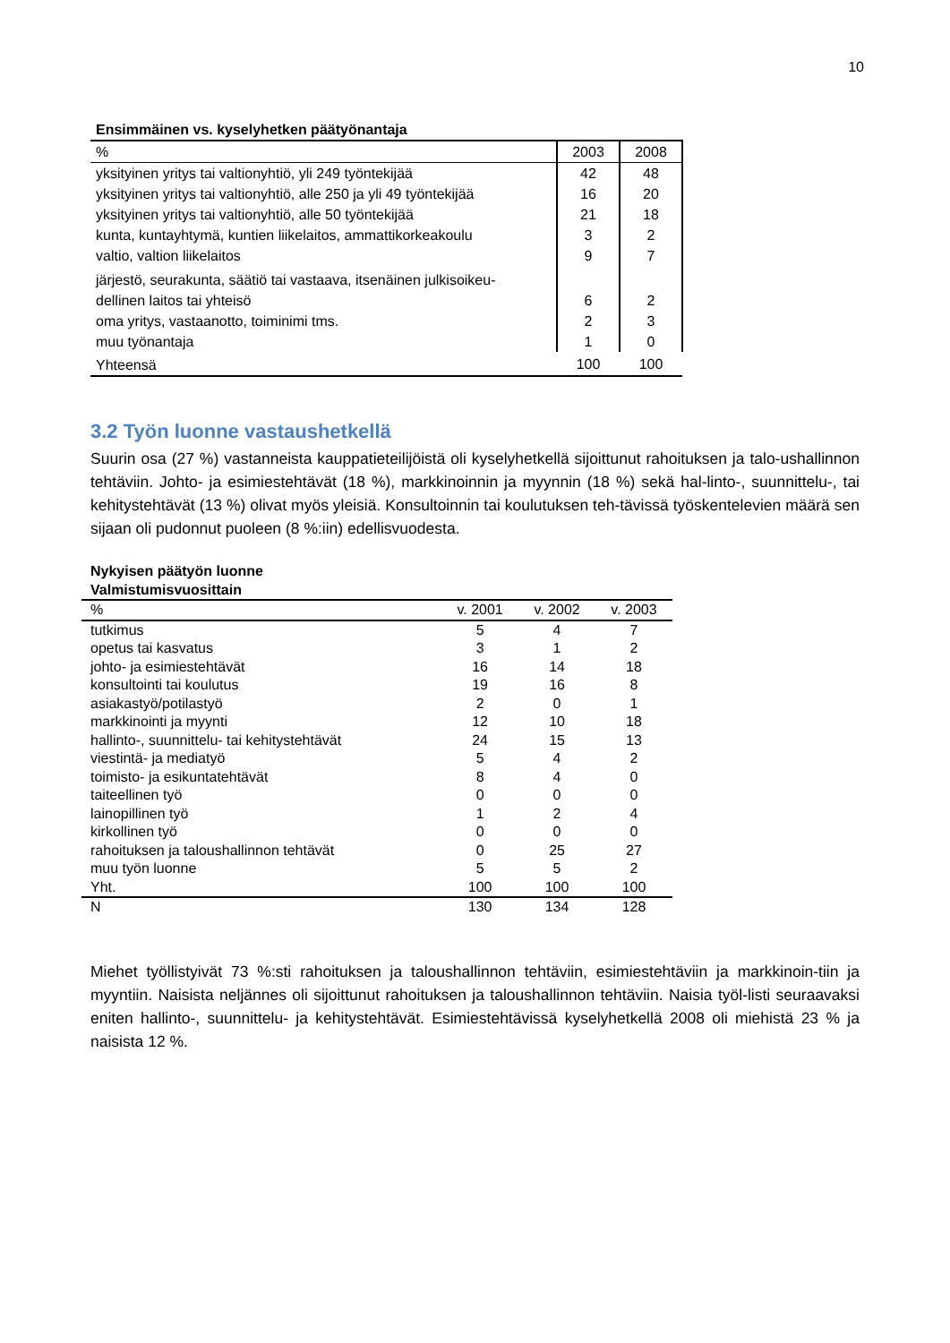10
Ensimmäinen vs. kyselyhetken päätyönantaja
| % | 2003 | 2008 |
| --- | --- | --- |
| yksityinen yritys tai valtionyhtiö, yli 249 työntekijää | 42 | 48 |
| yksityinen yritys tai valtionyhtiö, alle 250 ja yli 49 työntekijää | 16 | 20 |
| yksityinen yritys tai valtionyhtiö, alle 50 työntekijää | 21 | 18 |
| kunta, kuntayhtymä, kuntien liikelaitos, ammattikorkeakoulu | 3 | 2 |
| valtio, valtion liikelaitos | 9 | 7 |
| järjestö, seurakunta, säätiö tai vastaava, itsenäinen julkisoikeu- dellinen laitos tai yhteisö | 6 | 2 |
| oma yritys, vastaanotto, toiminimi tms. | 2 | 3 |
| muu työnantaja | 1 | 0 |
| Yhteensä | 100 | 100 |
3.2 Työn luonne vastaushetkellä
Suurin osa (27 %) vastanneista kauppatieteilijöistä oli kyselyhetkellä sijoittunut rahoituksen ja talo-ushallinnon tehtäviin. Johto- ja esimiestehtävät (18 %), markkinoinnin ja myynnin (18 %) sekä hal-linto-, suunnittelu-, tai kehitystehtävät (13 %) olivat myös yleisiä. Konsultoinnin tai koulutuksen teh-tävissä työskentelevien määrä sen sijaan oli pudonnut puoleen (8 %:iin) edellisvuodesta.
Nykyisen päätyön luonne
Valmistumisvuosittain
| % | v. 2001 | v. 2002 | v. 2003 |
| --- | --- | --- | --- |
| tutkimus | 5 | 4 | 7 |
| opetus tai kasvatus | 3 | 1 | 2 |
| johto- ja esimiestehtävät | 16 | 14 | 18 |
| konsultointi tai koulutus | 19 | 16 | 8 |
| asiakastyö/potilastyö | 2 | 0 | 1 |
| markkinointi ja myynti | 12 | 10 | 18 |
| hallinto-, suunnittelu- tai kehitystehtävät | 24 | 15 | 13 |
| viestintä- ja mediatyö | 5 | 4 | 2 |
| toimisto- ja esikuntatehtävät | 8 | 4 | 0 |
| taiteellinen työ | 0 | 0 | 0 |
| lainopillinen työ | 1 | 2 | 4 |
| kirkollinen työ | 0 | 0 | 0 |
| rahoituksen ja taloushallinnon tehtävät | 0 | 25 | 27 |
| muu työn luonne | 5 | 5 | 2 |
| Yht. | 100 | 100 | 100 |
| N | 130 | 134 | 128 |
Miehet työllistyivät 73 %:sti rahoituksen ja taloushallinnon tehtäviin, esimiestehtäviin ja markkinoin-tiin ja myyntiin. Naisista neljännes oli sijoittunut rahoituksen ja taloushallinnon tehtäviin. Naisia työl-listi seuraavaksi eniten hallinto-, suunnittelu- ja kehitystehtävät. Esimiestehtävissä kyselyhetkellä 2008 oli miehistä 23 % ja naisista 12 %.